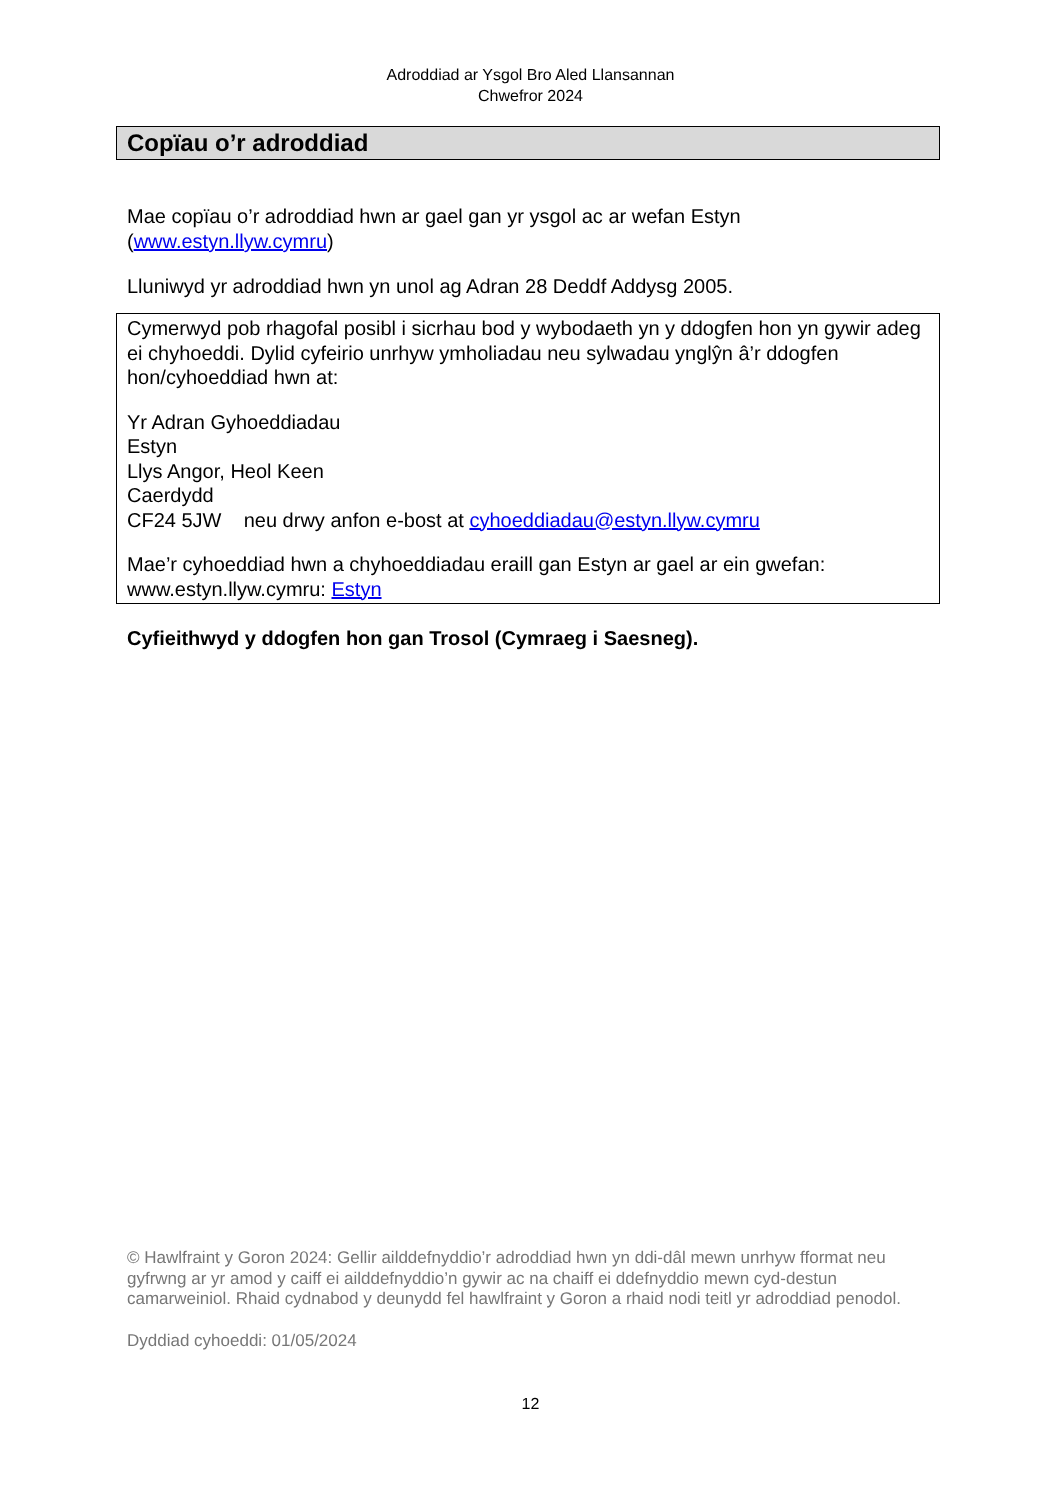Adroddiad ar Ysgol Bro Aled Llansannan
Chwefror 2024
Copïau o’r adroddiad
Mae copïau o’r adroddiad hwn ar gael gan yr ysgol ac ar wefan Estyn (www.estyn.llyw.cymru)
Lluniwyd yr adroddiad hwn yn unol ag Adran 28 Deddf Addysg 2005.
Cymerwyd pob rhagofal posibl i sicrhau bod y wybodaeth yn y ddogfen hon yn gywir adeg ei chyhoeddi. Dylid cyfeirio unrhyw ymholiadau neu sylwadau ynglŷn â’r ddogfen hon/cyhoeddiad hwn at:
Yr Adran Gyhoeddiadau
Estyn
Llys Angor, Heol Keen
Caerdydd
CF24 5JW neu drwy anfon e-bost at cyhoeddiadau@estyn.llyw.cymru
Mae’r cyhoeddiad hwn a chyhoeddiadau eraill gan Estyn ar gael ar ein gwefan: www.estyn.llyw.cymru: Estyn
Cyfieithwyd y ddogfen hon gan Trosol (Cymraeg i Saesneg).
© Hawlfraint y Goron 2024: Gellir ailddefnyddio’r adroddiad hwn yn ddi-dâl mewn unrhyw fformat neu gyfrwng ar yr amod y caiff ei ailddefnyddio’n gywir ac na chaiff ei ddefnyddio mewn cyd-destun camarweiniol. Rhaid cydnabod y deunydd fel hawlfraint y Goron a rhaid nodi teitl yr adroddiad penodol.
Dyddiad cyhoeddi: 01/05/2024
12